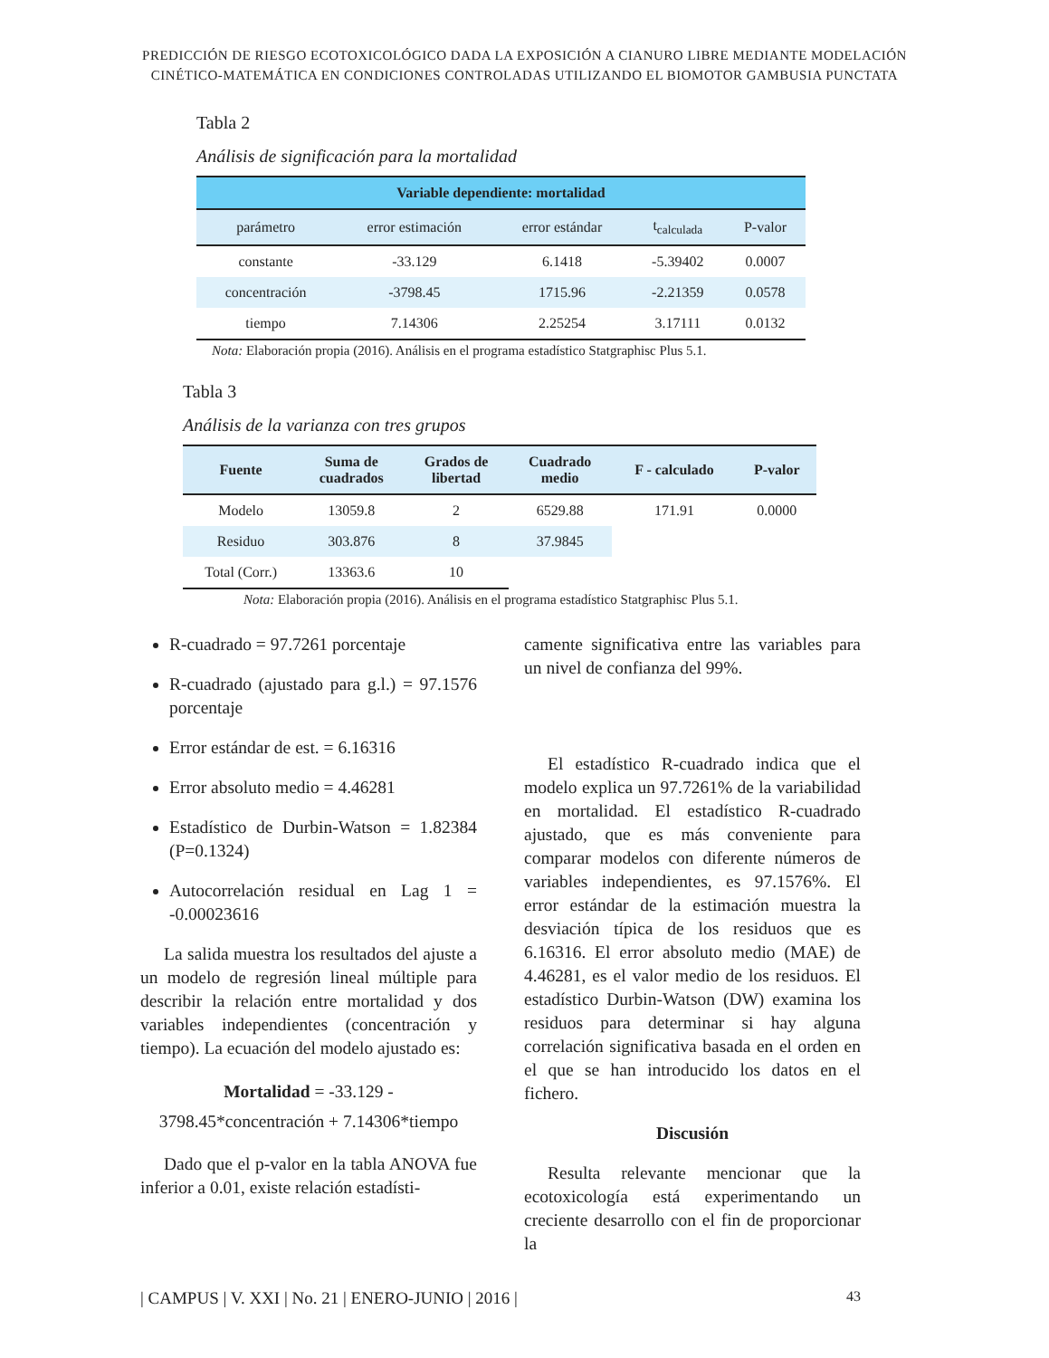PREDICCIÓN DE RIESGO ECOTOXICOLÓGICO DADA LA EXPOSICIÓN A CIANURO LIBRE MEDIANTE MODELACIÓN
CINÉTICO-MATEMÁTICA EN CONDICIONES CONTROLADAS UTILIZANDO EL BIOMOTOR GAMBUSIA PUNCTATA
Tabla 2
Análisis de significación para la mortalidad
| Variable dependiente: mortalidad | | | | |
| --- | --- | --- | --- | --- |
| parámetro | error estimación | error estándar | t<sub>calculada</sub> | P-valor |
| constante | -33.129 | 6.1418 | -5.39402 | 0.0007 |
| concentración | -3798.45 | 1715.96 | -2.21359 | 0.0578 |
| tiempo | 7.14306 | 2.25254 | 3.17111 | 0.0132 |
Nota: Elaboración propia (2016). Análisis en el programa estadístico Statgraphisc Plus 5.1.
Tabla 3
Análisis de la varianza con tres grupos
| Fuente | Suma de cuadrados | Grados de libertad | Cuadrado medio | F - calculado | P-valor |
| --- | --- | --- | --- | --- | --- |
| Modelo | 13059.8 | 2 | 6529.88 | 171.91 | 0.0000 |
| Residuo | 303.876 | 8 | 37.9845 | | |
| Total (Corr.) | 13363.6 | 10 | | | |
Nota: Elaboración propia (2016). Análisis en el programa estadístico Statgraphisc Plus 5.1.
R-cuadrado = 97.7261 porcentaje
R-cuadrado (ajustado para g.l.) = 97.1576 porcentaje
Error estándar de est. = 6.16316
Error absoluto medio = 4.46281
Estadístico de Durbin-Watson = 1.82384 (P=0.1324)
Autocorrelación residual en Lag 1 = -0.00023616
La salida muestra los resultados del ajuste a un modelo de regresión lineal múltiple para describir la relación entre mortalidad y dos variables independientes (concentración y tiempo). La ecuación del modelo ajustado es:
Mortalidad = -33.129 -
3798.45*concentración + 7.14306*tiempo
Dado que el p-valor en la tabla ANOVA fue inferior a 0.01, existe relación estadísti-
camente significativa entre las variables para un nivel de confianza del 99%.
El estadístico R-cuadrado indica que el modelo explica un 97.7261% de la variabilidad en mortalidad. El estadístico R-cuadrado ajustado, que es más conveniente para comparar modelos con diferente números de variables independientes, es 97.1576%. El error estándar de la estimación muestra la desviación típica de los residuos que es 6.16316. El error absoluto medio (MAE) de 4.46281, es el valor medio de los residuos. El estadístico Durbin-Watson (DW) examina los residuos para determinar si hay alguna correlación significativa basada en el orden en el que se han introducido los datos en el fichero.
Discusión
Resulta relevante mencionar que la ecotoxicología está experimentando un creciente desarrollo con el fin de proporcionar la
| CAMPUS | V. XXI | No. 21 | ENERO-JUNIO | 2016 | 43